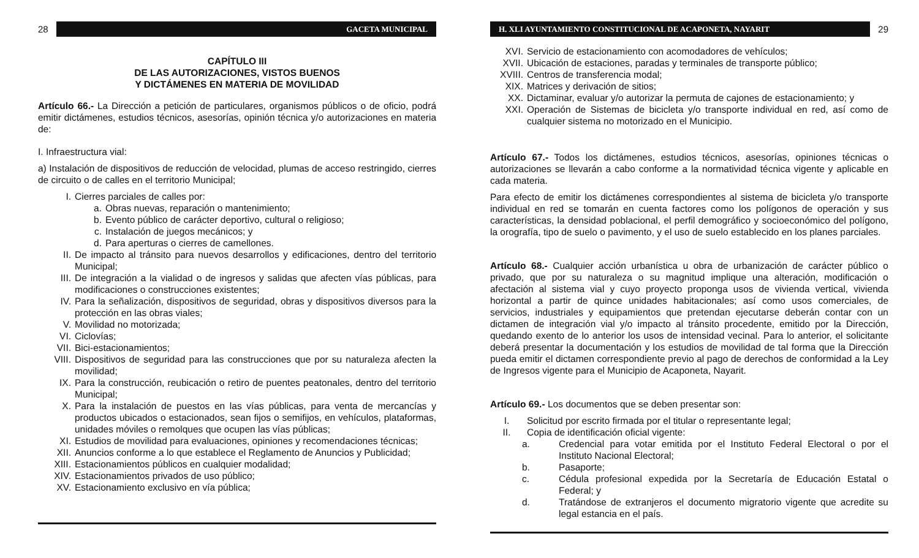28
GACETA MUNICIPAL
CAPÍTULO III
DE LAS AUTORIZACIONES, VISTOS BUENOS
Y DICTÁMENES EN MATERIA DE MOVILIDAD
Artículo 66.- La Dirección a petición de particulares, organismos públicos o de oficio, podrá emitir dictámenes, estudios técnicos, asesorías, opinión técnica y/o autorizaciones en materia de:
I. Infraestructura vial:
a) Instalación de dispositivos de reducción de velocidad, plumas de acceso restringido, cierres de circuito o de calles en el territorio Municipal;
I. Cierres parciales de calles por:
a. Obras nuevas, reparación o mantenimiento;
b. Evento público de carácter deportivo, cultural o religioso;
c. Instalación de juegos mecánicos; y
d. Para aperturas o cierres de camellones.
II. De impacto al tránsito para nuevos desarrollos y edificaciones, dentro del territorio Municipal;
III. De integración a la vialidad o de ingresos y salidas que afecten vías públicas, para modificaciones o construcciones existentes;
IV. Para la señalización, dispositivos de seguridad, obras y dispositivos diversos para la protección en las obras viales;
V. Movilidad no motorizada;
VI. Ciclovías;
VII. Bici-estacionamientos;
VIII. Dispositivos de seguridad para las construcciones que por su naturaleza afecten la movilidad;
IX. Para la construcción, reubicación o retiro de puentes peatonales, dentro del territorio Municipal;
X. Para la instalación de puestos en las vías públicas, para venta de mercancías y productos ubicados o estacionados, sean fijos o semifijos, en vehículos, plataformas, unidades móviles o remolques que ocupen las vías públicas;
XI. Estudios de movilidad para evaluaciones, opiniones y recomendaciones técnicas;
XII. Anuncios conforme a lo que establece el Reglamento de Anuncios y Publicidad;
XIII. Estacionamientos públicos en cualquier modalidad;
XIV. Estacionamientos privados de uso público;
XV. Estacionamiento exclusivo en vía pública;
H. XLI AYUNTAMIENTO CONSTITUCIONAL DE ACAPONETA, NAYARIT
29
XVI. Servicio de estacionamiento con acomodadores de vehículos;
XVII. Ubicación de estaciones, paradas y terminales de transporte público;
XVIII. Centros de transferencia modal;
XIX. Matrices y derivación de sitios;
XX. Dictaminar, evaluar y/o autorizar la permuta de cajones de estacionamiento; y
XXI. Operación de Sistemas de bicicleta y/o transporte individual en red, así como de cualquier sistema no motorizado en el Municipio.
Artículo 67.- Todos los dictámenes, estudios técnicos, asesorías, opiniones técnicas o autorizaciones se llevarán a cabo conforme a la normatividad técnica vigente y aplicable en cada materia.
Para efecto de emitir los dictámenes correspondientes al sistema de bicicleta y/o transporte individual en red se tomarán en cuenta factores como los polígonos de operación y sus características, la densidad poblacional, el perfil demográfico y socioeconómico del polígono, la orografía, tipo de suelo o pavimento, y el uso de suelo establecido en los planes parciales.
Artículo 68.- Cualquier acción urbanística u obra de urbanización de carácter público o privado, que por su naturaleza o su magnitud implique una alteración, modificación o afectación al sistema vial y cuyo proyecto proponga usos de vivienda vertical, vivienda horizontal a partir de quince unidades habitacionales; así como usos comerciales, de servicios, industriales y equipamientos que pretendan ejecutarse deberán contar con un dictamen de integración vial y/o impacto al tránsito procedente, emitido por la Dirección, quedando exento de lo anterior los usos de intensidad vecinal. Para lo anterior, el solicitante deberá presentar la documentación y los estudios de movilidad de tal forma que la Dirección pueda emitir el dictamen correspondiente previo al pago de derechos de conformidad a la Ley de Ingresos vigente para el Municipio de Acaponeta, Nayarit.
Artículo 69.- Los documentos que se deben presentar son:
I. Solicitud por escrito firmada por el titular o representante legal;
II. Copia de identificación oficial vigente:
a. Credencial para votar emitida por el Instituto Federal Electoral o por el Instituto Nacional Electoral;
b. Pasaporte;
c. Cédula profesional expedida por la Secretaría de Educación Estatal o Federal; y
d. Tratándose de extranjeros el documento migratorio vigente que acredite su legal estancia en el país.